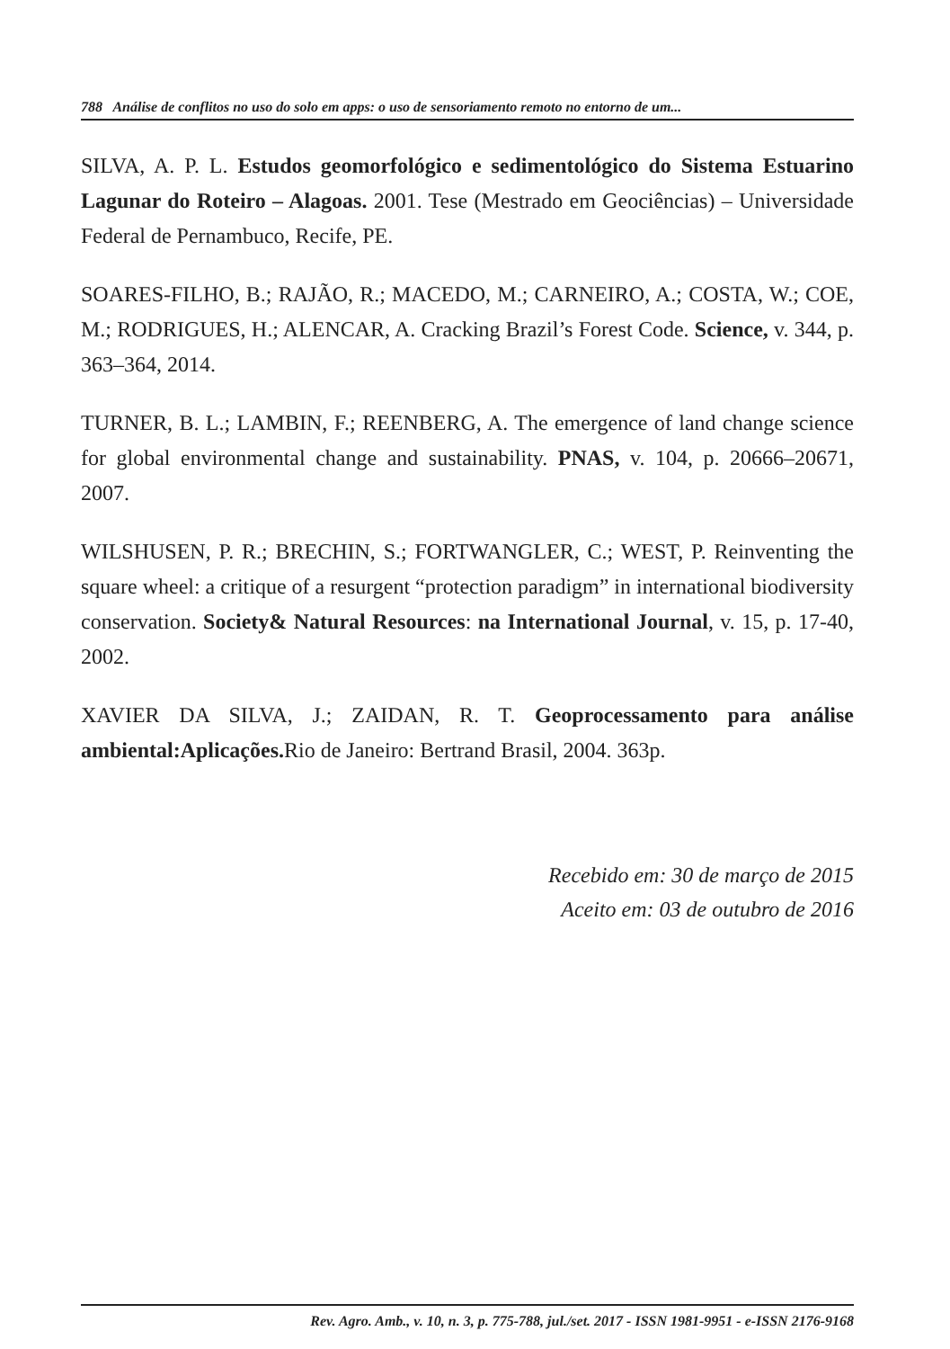788 Análise de conflitos no uso do solo em apps: o uso de sensoriamento remoto no entorno de um...
SILVA, A. P. L. Estudos geomorfológico e sedimentológico do Sistema Estuarino Lagunar do Roteiro – Alagoas. 2001. Tese (Mestrado em Geociências) – Universidade Federal de Pernambuco, Recife, PE.
SOARES-FILHO, B.; RAJÃO, R.; MACEDO, M.; CARNEIRO, A.; COSTA, W.; COE, M.; RODRIGUES, H.; ALENCAR, A. Cracking Brazil’s Forest Code. Science, v. 344, p. 363–364, 2014.
TURNER, B. L.; LAMBIN, F.; REENBERG, A. The emergence of land change science for global environmental change and sustainability. PNAS, v. 104, p. 20666–20671, 2007.
WILSHUSEN, P. R.; BRECHIN, S.; FORTWANGLER, C.; WEST, P. Reinventing the square wheel: a critique of a resurgent “protection paradigm” in international biodiversity conservation. Society& Natural Resources: na International Journal, v. 15, p. 17-40, 2002.
XAVIER DA SILVA, J.; ZAIDAN, R. T. Geoprocessamento para análise ambiental:Aplicações. Rio de Janeiro: Bertrand Brasil, 2004. 363p.
Recebido em: 30 de março de 2015
Aceito em: 03 de outubro de 2016
Rev. Agro. Amb., v. 10, n. 3, p. 775-788, jul./set. 2017 - ISSN 1981-9951 - e-ISSN 2176-9168